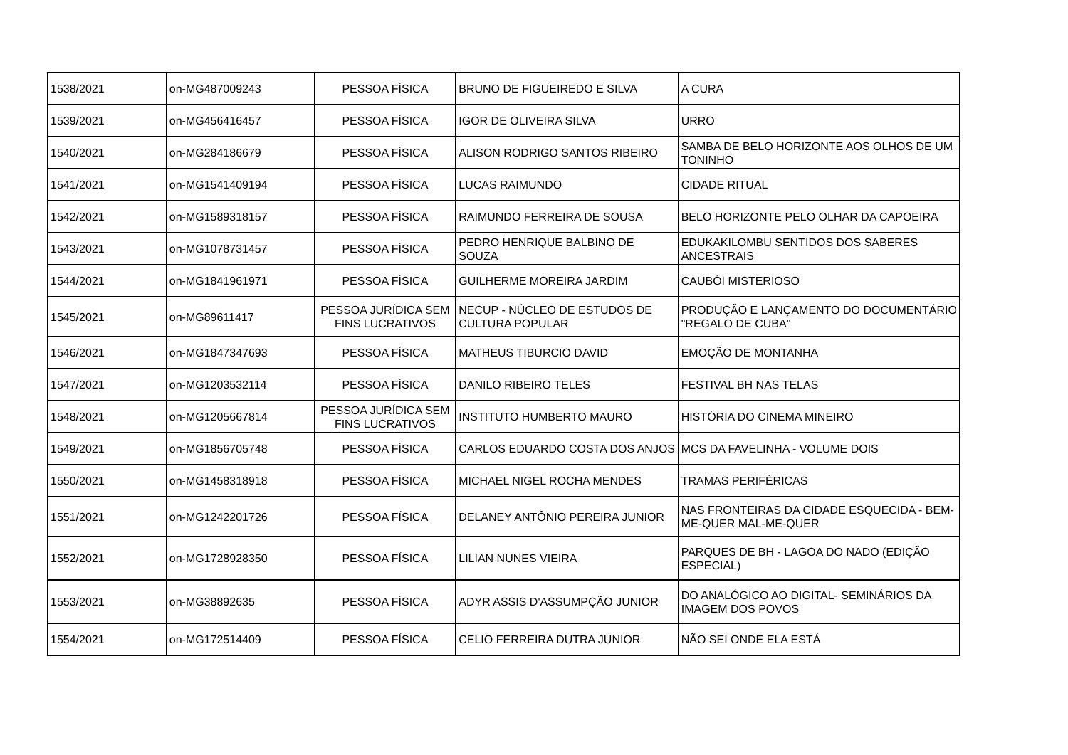| 1538/2021 | on-MG487009243 | PESSOA FÍSICA | BRUNO DE FIGUEIREDO E SILVA | A CURA |
| 1539/2021 | on-MG456416457 | PESSOA FÍSICA | IGOR DE OLIVEIRA SILVA | URRO |
| 1540/2021 | on-MG284186679 | PESSOA FÍSICA | ALISON RODRIGO SANTOS RIBEIRO | SAMBA DE BELO HORIZONTE AOS OLHOS DE UM TONINHO |
| 1541/2021 | on-MG1541409194 | PESSOA FÍSICA | LUCAS RAIMUNDO | CIDADE RITUAL |
| 1542/2021 | on-MG1589318157 | PESSOA FÍSICA | RAIMUNDO FERREIRA DE SOUSA | BELO HORIZONTE PELO OLHAR DA CAPOEIRA |
| 1543/2021 | on-MG1078731457 | PESSOA FÍSICA | PEDRO HENRIQUE BALBINO DE SOUZA | EDUKAKILOMBU SENTIDOS DOS SABERES ANCESTRAIS |
| 1544/2021 | on-MG1841961971 | PESSOA FÍSICA | GUILHERME MOREIRA JARDIM | CAUBÓI MISTERIOSO |
| 1545/2021 | on-MG89611417 | PESSOA JURÍDICA SEM FINS LUCRATIVOS | NECUP - NÚCLEO DE ESTUDOS DE CULTURA POPULAR | PRODUÇÃO E LANÇAMENTO DO DOCUMENTÁRIO "REGALO DE CUBA" |
| 1546/2021 | on-MG1847347693 | PESSOA FÍSICA | MATHEUS TIBURCIO DAVID | EMOÇÃO DE MONTANHA |
| 1547/2021 | on-MG1203532114 | PESSOA FÍSICA | DANILO RIBEIRO TELES | FESTIVAL BH NAS TELAS |
| 1548/2021 | on-MG1205667814 | PESSOA JURÍDICA SEM FINS LUCRATIVOS | INSTITUTO HUMBERTO MAURO | HISTÓRIA DO CINEMA MINEIRO |
| 1549/2021 | on-MG1856705748 | PESSOA FÍSICA | CARLOS EDUARDO COSTA DOS ANJOS | MCS DA FAVELINHA - VOLUME DOIS |
| 1550/2021 | on-MG1458318918 | PESSOA FÍSICA | MICHAEL NIGEL ROCHA MENDES | TRAMAS PERIFÉRICAS |
| 1551/2021 | on-MG1242201726 | PESSOA FÍSICA | DELANEY ANTÔNIO PEREIRA JUNIOR | NAS FRONTEIRAS DA CIDADE ESQUECIDA - BEM-ME-QUER MAL-ME-QUER |
| 1552/2021 | on-MG1728928350 | PESSOA FÍSICA | LILIAN NUNES VIEIRA | PARQUES DE BH - LAGOA DO NADO (EDIÇÃO ESPECIAL) |
| 1553/2021 | on-MG38892635 | PESSOA FÍSICA | ADYR ASSIS D'ASSUMPÇÃO JUNIOR | DO ANALÓGICO AO DIGITAL- SEMINÁRIOS DA IMAGEM DOS POVOS |
| 1554/2021 | on-MG172514409 | PESSOA FÍSICA | CELIO FERREIRA DUTRA JUNIOR | NÃO SEI ONDE ELA ESTÁ |